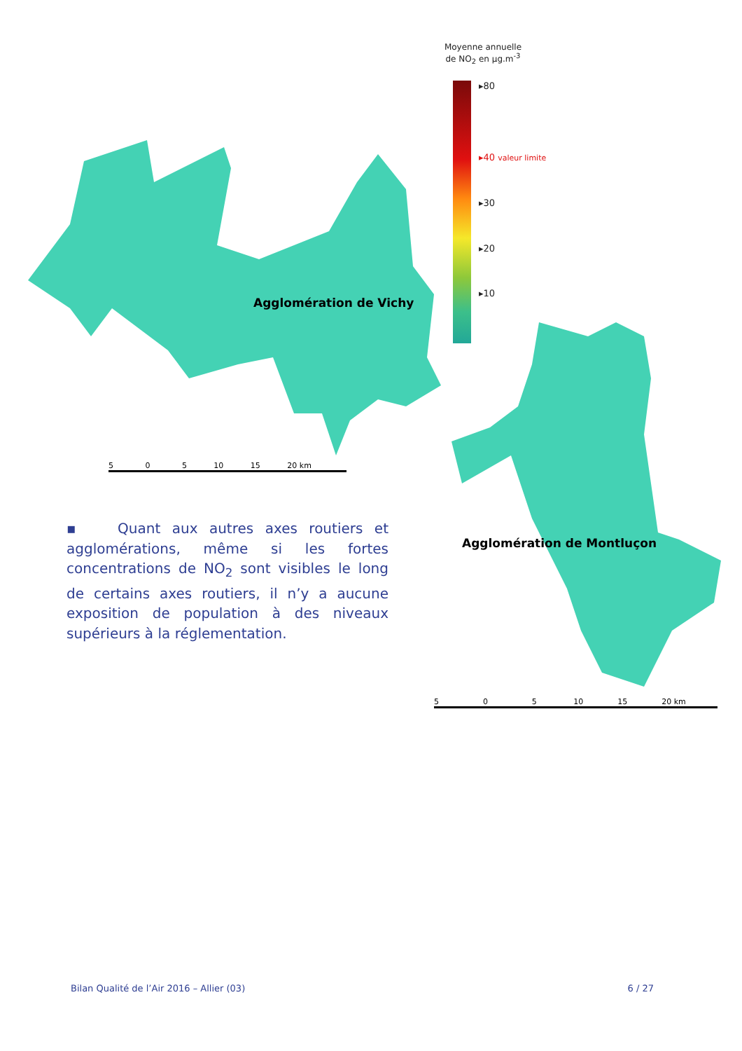Moyenne annuelle
de NO<sub>2</sub> en µg.m<sup>-3</sup>
▸80
▸40 valeur limite
▸30
▸20
▸10
Agglomération de Vichy
5 0 5 10 15 20 km
Agglomération de Montluçon
5 0 5 10 15 20 km
▪ Quant aux autres axes routiers et agglomérations, même si les fortes concentrations de NO<sub>2</sub> sont visibles le long de certains axes routiers, il n’y a aucune exposition de population à des niveaux supérieurs à la réglementation.
Bilan Qualité de l’Air 2016 – Allier (03) 6 / 27